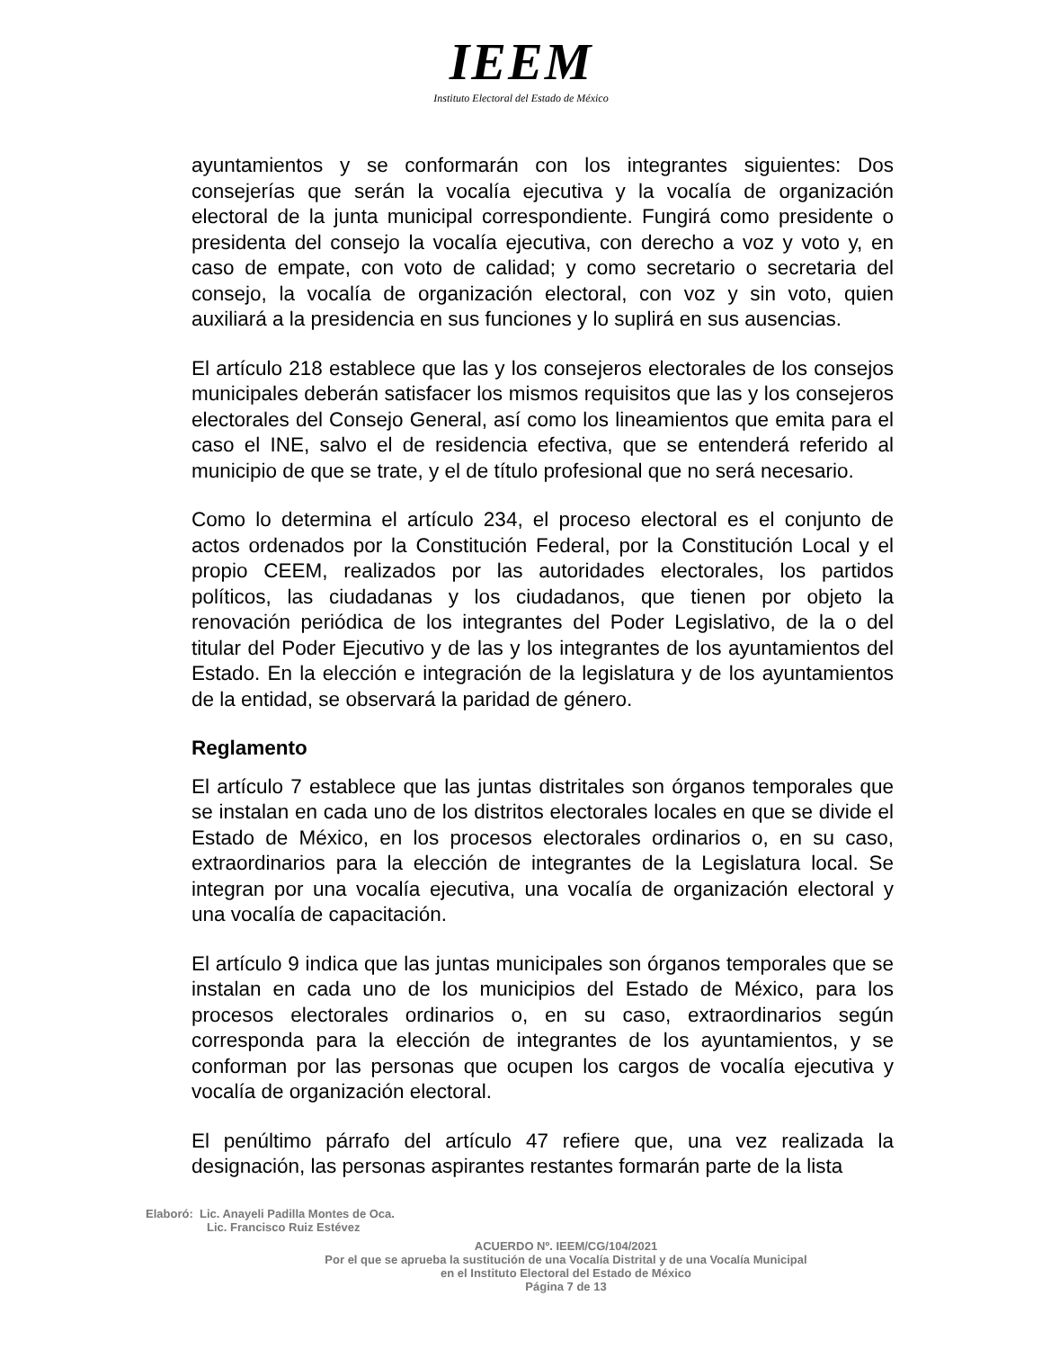IEEM
Instituto Electoral del Estado de México
ayuntamientos y se conformarán con los integrantes siguientes: Dos consejerías que serán la vocalía ejecutiva y la vocalía de organización electoral de la junta municipal correspondiente. Fungirá como presidente o presidenta del consejo la vocalía ejecutiva, con derecho a voz y voto y, en caso de empate, con voto de calidad; y como secretario o secretaria del consejo, la vocalía de organización electoral, con voz y sin voto, quien auxiliará a la presidencia en sus funciones y lo suplirá en sus ausencias.
El artículo 218 establece que las y los consejeros electorales de los consejos municipales deberán satisfacer los mismos requisitos que las y los consejeros electorales del Consejo General, así como los lineamientos que emita para el caso el INE, salvo el de residencia efectiva, que se entenderá referido al municipio de que se trate, y el de título profesional que no será necesario.
Como lo determina el artículo 234, el proceso electoral es el conjunto de actos ordenados por la Constitución Federal, por la Constitución Local y el propio CEEM, realizados por las autoridades electorales, los partidos políticos, las ciudadanas y los ciudadanos, que tienen por objeto la renovación periódica de los integrantes del Poder Legislativo, de la o del titular del Poder Ejecutivo y de las y los integrantes de los ayuntamientos del Estado. En la elección e integración de la legislatura y de los ayuntamientos de la entidad, se observará la paridad de género.
Reglamento
El artículo 7 establece que las juntas distritales son órganos temporales que se instalan en cada uno de los distritos electorales locales en que se divide el Estado de México, en los procesos electorales ordinarios o, en su caso, extraordinarios para la elección de integrantes de la Legislatura local. Se integran por una vocalía ejecutiva, una vocalía de organización electoral y una vocalía de capacitación.
El artículo 9 indica que las juntas municipales son órganos temporales que se instalan en cada uno de los municipios del Estado de México, para los procesos electorales ordinarios o, en su caso, extraordinarios según corresponda para la elección de integrantes de los ayuntamientos, y se conforman por las personas que ocupen los cargos de vocalía ejecutiva y vocalía de organización electoral.
El penúltimo párrafo del artículo 47 refiere que, una vez realizada la designación, las personas aspirantes restantes formarán parte de la lista
Elaboró: Lic. Anayeli Padilla Montes de Oca.
Lic. Francisco Ruiz Estévez
ACUERDO Nº. IEEM/CG/104/2021
Por el que se aprueba la sustitución de una Vocalía Distrital y de una Vocalía Municipal
en el Instituto Electoral del Estado de México
Página 7 de 13